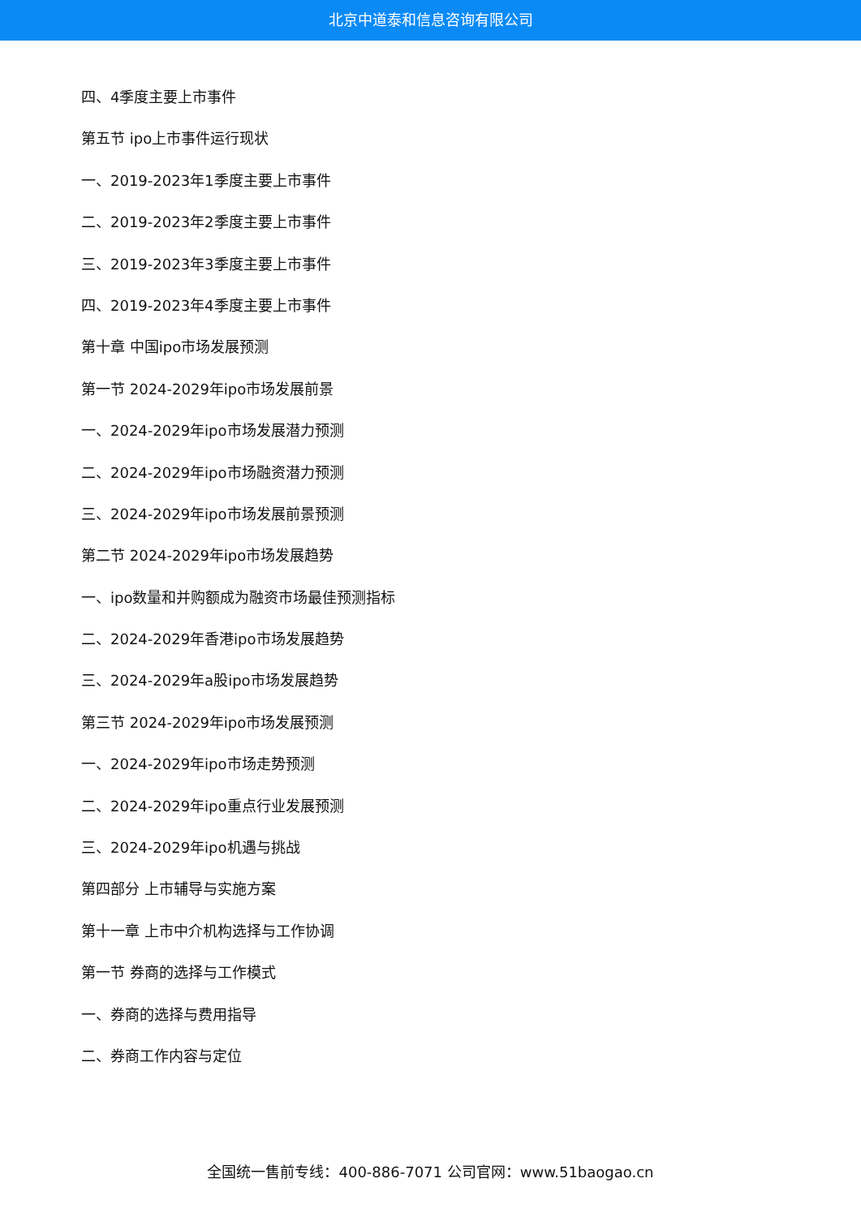北京中道泰和信息咨询有限公司
四、4季度主要上市事件
第五节 ipo上市事件运行现状
一、2019-2023年1季度主要上市事件
二、2019-2023年2季度主要上市事件
三、2019-2023年3季度主要上市事件
四、2019-2023年4季度主要上市事件
第十章 中国ipo市场发展预测
第一节 2024-2029年ipo市场发展前景
一、2024-2029年ipo市场发展潜力预测
二、2024-2029年ipo市场融资潜力预测
三、2024-2029年ipo市场发展前景预测
第二节 2024-2029年ipo市场发展趋势
一、ipo数量和并购额成为融资市场最佳预测指标
二、2024-2029年香港ipo市场发展趋势
三、2024-2029年a股ipo市场发展趋势
第三节 2024-2029年ipo市场发展预测
一、2024-2029年ipo市场走势预测
二、2024-2029年ipo重点行业发展预测
三、2024-2029年ipo机遇与挑战
第四部分 上市辅导与实施方案
第十一章 上市中介机构选择与工作协调
第一节 券商的选择与工作模式
一、券商的选择与费用指导
二、券商工作内容与定位
全国统一售前专线：400-886-7071 公司官网：www.51baogao.cn